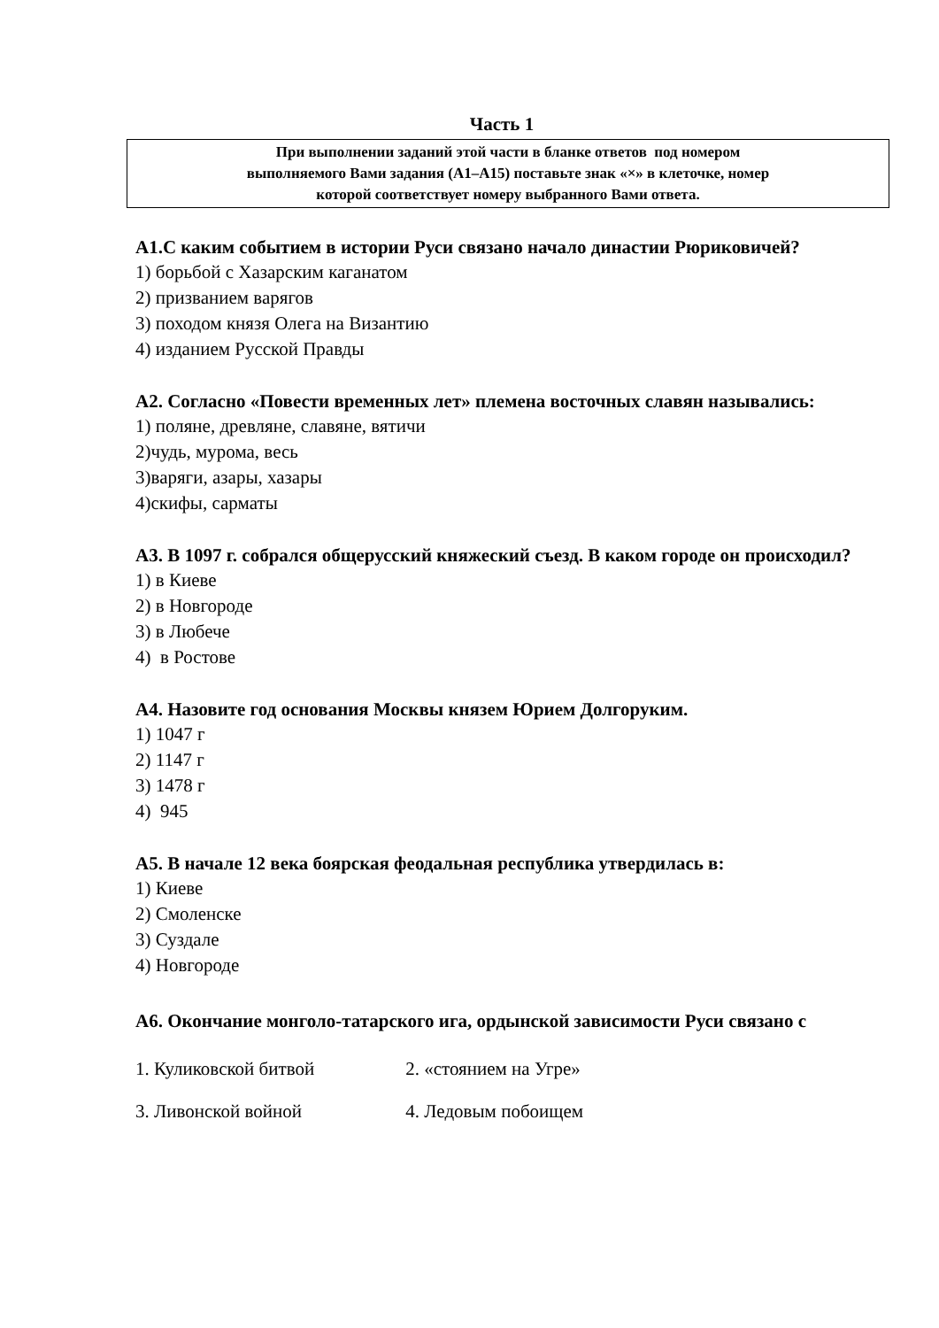Часть 1
При выполнении заданий этой части в бланке ответов под номером
выполняемого Вами задания (А1–А15) поставьте знак «×» в клеточке, номер
которой соответствует номеру выбранного Вами ответа.
А1.С каким событием в истории Руси связано начало династии Рюриковичей?
1) борьбой с Хазарским каганатом
2) призванием варягов
3) походом князя Олега на Византию
4) изданием Русской Правды
А2. Согласно «Повести временных лет» племена восточных славян назывались:
1) поляне, древляне, славяне, вятичи
2)чудь, мурома, весь
3)варяги, азары, хазары
4)скифы, сарматы
А3. В 1097 г. собрался общерусский княжеский съезд. В каком городе он происходил?
1) в Киеве
2) в Новгороде
3) в Любече
4) в Ростове
А4. Назовите год основания Москвы князем Юрием Долгоруким.
1) 1047 г
2) 1147 г
3) 1478 г
4) 945
А5. В начале 12 века боярская феодальная республика утвердилась в:
1) Киеве
2) Смоленске
3) Суздале
4) Новгороде
А6. Окончание монголо-татарского ига, ордынской зависимости Руси связано с
1. Куликовской битвой 2. «стоянием на Угре»
3. Ливонской войной 4. Ледовым побоищем